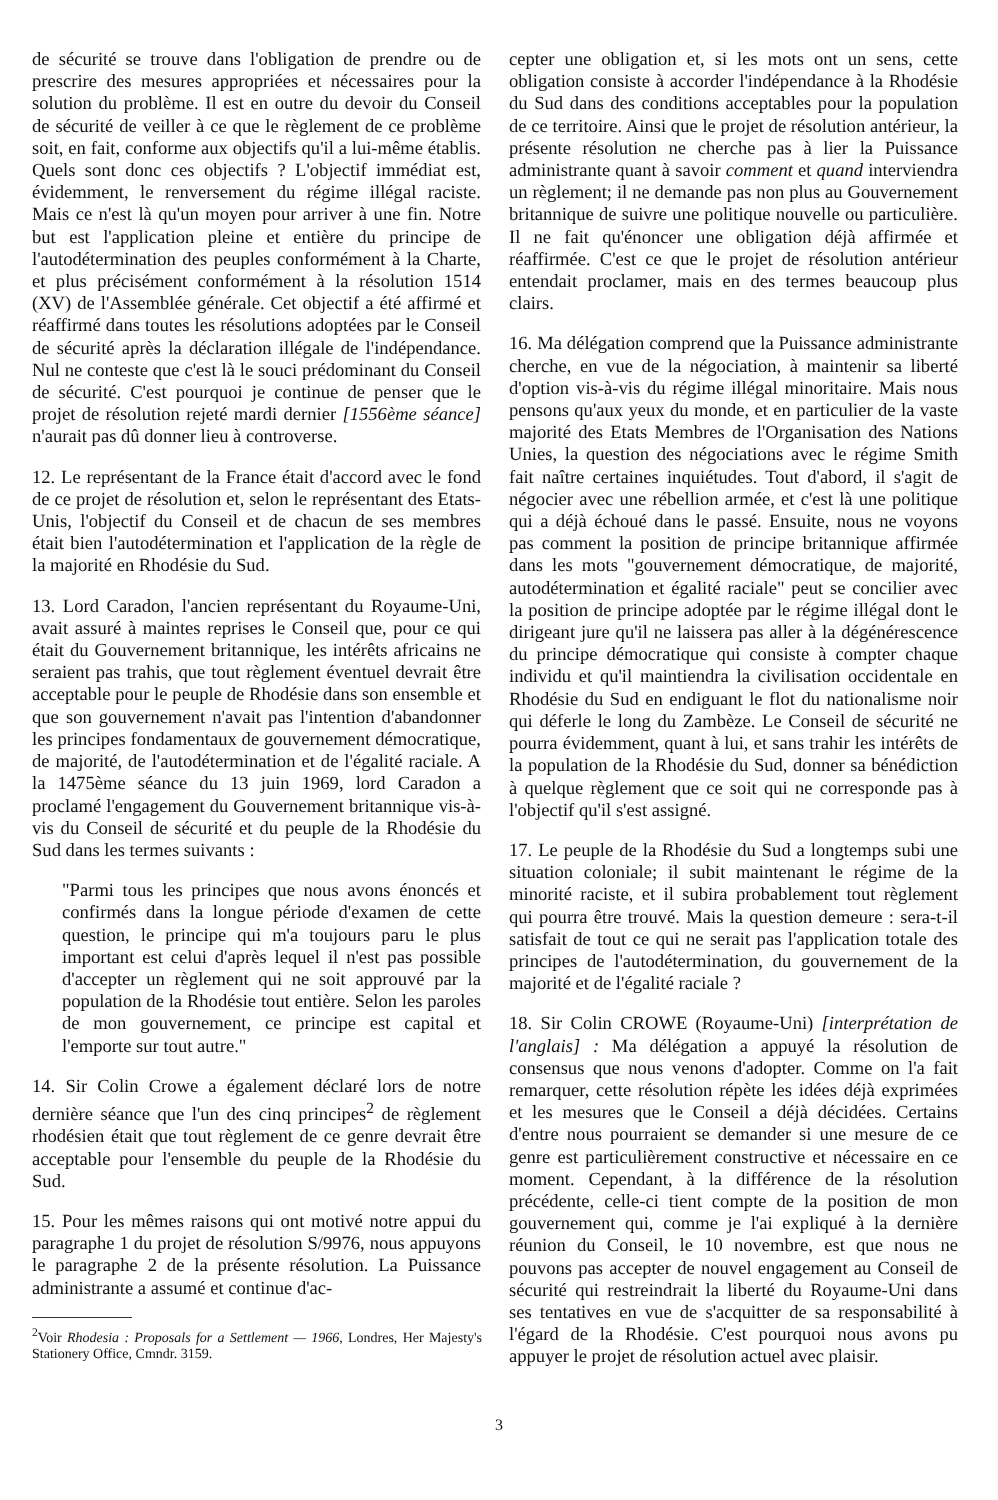de sécurité se trouve dans l'obligation de prendre ou de prescrire des mesures appropriées et nécessaires pour la solution du problème. Il est en outre du devoir du Conseil de sécurité de veiller à ce que le règlement de ce problème soit, en fait, conforme aux objectifs qu'il a lui-même établis. Quels sont donc ces objectifs ? L'objectif immédiat est, évidemment, le renversement du régime illégal raciste. Mais ce n'est là qu'un moyen pour arriver à une fin. Notre but est l'application pleine et entière du principe de l'autodétermination des peuples conformément à la Charte, et plus précisément conformément à la résolution 1514 (XV) de l'Assemblée générale. Cet objectif a été affirmé et réaffirmé dans toutes les résolutions adoptées par le Conseil de sécurité après la déclaration illégale de l'indépendance. Nul ne conteste que c'est là le souci prédominant du Conseil de sécurité. C'est pourquoi je continue de penser que le projet de résolution rejeté mardi dernier [1556ème séance] n'aurait pas dû donner lieu à controverse.
12. Le représentant de la France était d'accord avec le fond de ce projet de résolution et, selon le représentant des Etats-Unis, l'objectif du Conseil et de chacun de ses membres était bien l'autodétermination et l'application de la règle de la majorité en Rhodésie du Sud.
13. Lord Caradon, l'ancien représentant du Royaume-Uni, avait assuré à maintes reprises le Conseil que, pour ce qui était du Gouvernement britannique, les intérêts africains ne seraient pas trahis, que tout règlement éventuel devrait être acceptable pour le peuple de Rhodésie dans son ensemble et que son gouvernement n'avait pas l'intention d'abandonner les principes fondamentaux de gouvernement démocratique, de majorité, de l'autodétermination et de l'égalité raciale. A la 1475ème séance du 13 juin 1969, lord Caradon a proclamé l'engagement du Gouvernement britannique vis-à-vis du Conseil de sécurité et du peuple de la Rhodésie du Sud dans les termes suivants :
"Parmi tous les principes que nous avons énoncés et confirmés dans la longue période d'examen de cette question, le principe qui m'a toujours paru le plus important est celui d'après lequel il n'est pas possible d'accepter un règlement qui ne soit approuvé par la population de la Rhodésie tout entière. Selon les paroles de mon gouvernement, ce principe est capital et l'emporte sur tout autre."
14. Sir Colin Crowe a également déclaré lors de notre dernière séance que l'un des cinq principes<sup>2</sup> de règlement rhodésien était que tout règlement de ce genre devrait être acceptable pour l'ensemble du peuple de la Rhodésie du Sud.
15. Pour les mêmes raisons qui ont motivé notre appui du paragraphe 1 du projet de résolution S/9976, nous appuyons le paragraphe 2 de la présente résolution. La Puissance administrante a assumé et continue d'ac-
<sup>2</sup> Voir Rhodesia : Proposals for a Settlement — 1966, Londres, Her Majesty's Stationery Office, Cmndr. 3159.
cepter une obligation et, si les mots ont un sens, cette obligation consiste à accorder l'indépendance à la Rhodésie du Sud dans des conditions acceptables pour la population de ce territoire. Ainsi que le projet de résolution antérieur, la présente résolution ne cherche pas à lier la Puissance administrante quant à savoir comment et quand interviendra un règlement; il ne demande pas non plus au Gouvernement britannique de suivre une politique nouvelle ou particulière. Il ne fait qu'énoncer une obligation déjà affirmée et réaffirmée. C'est ce que le projet de résolution antérieur entendait proclamer, mais en des termes beaucoup plus clairs.
16. Ma délégation comprend que la Puissance administrante cherche, en vue de la négociation, à maintenir sa liberté d'option vis-à-vis du régime illégal minoritaire. Mais nous pensons qu'aux yeux du monde, et en particulier de la vaste majorité des Etats Membres de l'Organisation des Nations Unies, la question des négociations avec le régime Smith fait naître certaines inquiétudes. Tout d'abord, il s'agit de négocier avec une rébellion armée, et c'est là une politique qui a déjà échoué dans le passé. Ensuite, nous ne voyons pas comment la position de principe britannique affirmée dans les mots "gouvernement démocratique, de majorité, autodétermination et égalité raciale" peut se concilier avec la position de principe adoptée par le régime illégal dont le dirigeant jure qu'il ne laissera pas aller à la dégénérescence du principe démocratique qui consiste à compter chaque individu et qu'il maintiendra la civilisation occidentale en Rhodésie du Sud en endiguant le flot du nationalisme noir qui déferle le long du Zambèze. Le Conseil de sécurité ne pourra évidemment, quant à lui, et sans trahir les intérêts de la population de la Rhodésie du Sud, donner sa bénédiction à quelque règlement que ce soit qui ne corresponde pas à l'objectif qu'il s'est assigné.
17. Le peuple de la Rhodésie du Sud a longtemps subi une situation coloniale; il subit maintenant le régime de la minorité raciste, et il subira probablement tout règlement qui pourra être trouvé. Mais la question demeure : sera-t-il satisfait de tout ce qui ne serait pas l'application totale des principes de l'autodétermination, du gouvernement de la majorité et de l'égalité raciale ?
18. Sir Colin CROWE (Royaume-Uni) [interprétation de l'anglais] : Ma délégation a appuyé la résolution de consensus que nous venons d'adopter. Comme on l'a fait remarquer, cette résolution répète les idées déjà exprimées et les mesures que le Conseil a déjà décidées. Certains d'entre nous pourraient se demander si une mesure de ce genre est particulièrement constructive et nécessaire en ce moment. Cependant, à la différence de la résolution précédente, celle-ci tient compte de la position de mon gouvernement qui, comme je l'ai expliqué à la dernière réunion du Conseil, le 10 novembre, est que nous ne pouvons pas accepter de nouvel engagement au Conseil de sécurité qui restreindrait la liberté du Royaume-Uni dans ses tentatives en vue de s'acquitter de sa responsabilité à l'égard de la Rhodésie. C'est pourquoi nous avons pu appuyer le projet de résolution actuel avec plaisir.
3